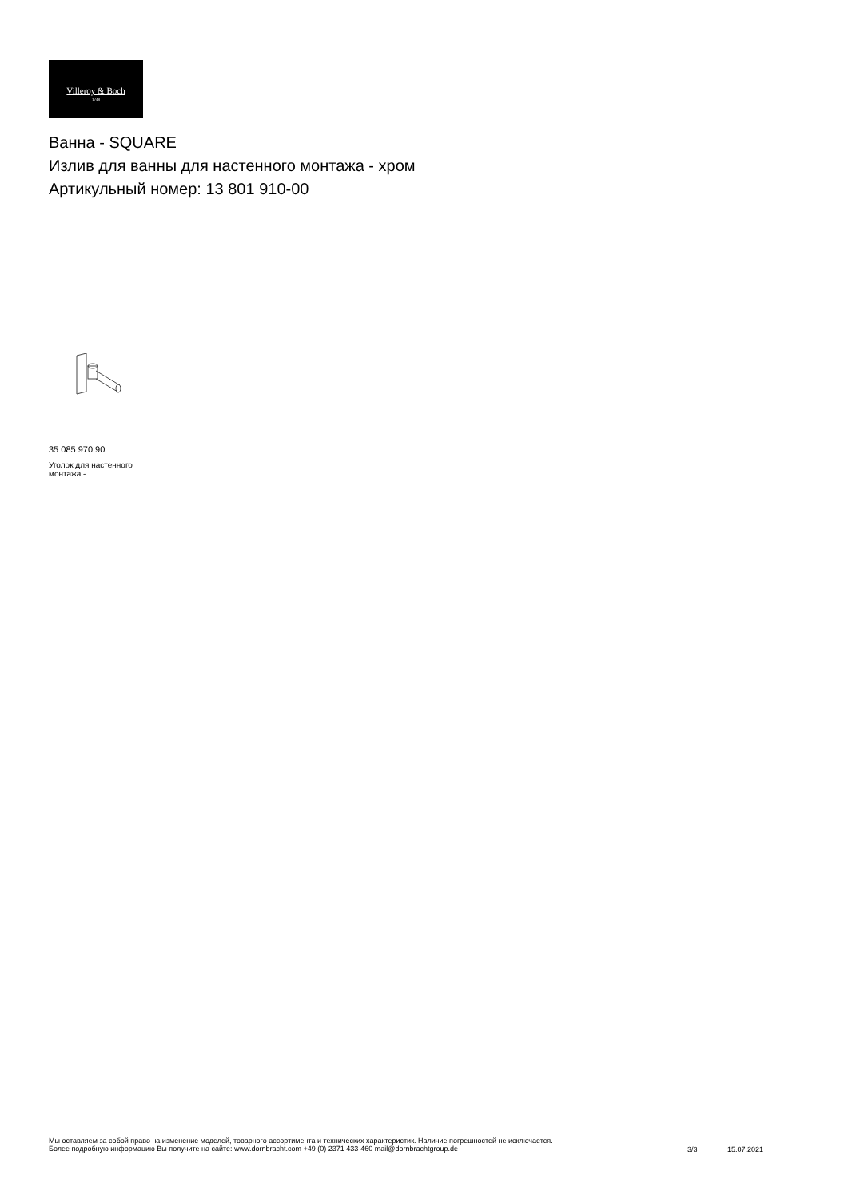Villeroy & Boch
1748
Ванна - SQUARE
Излив для ванны для настенного монтажа - хром
Артикульный номер: 13 801 910-00
35 085 970 90
Уголок для настенного монтажа -
Мы оставляем за собой право на изменение моделей, товарного ассортимента и технических характеристик. Наличие погрешностей не исключается.
Более подробную информацию Вы получите на сайте: www.dornbracht.com +49 (0) 2371 433-460 mail@dornbrachtgroup.de
3/3 15.07.2021